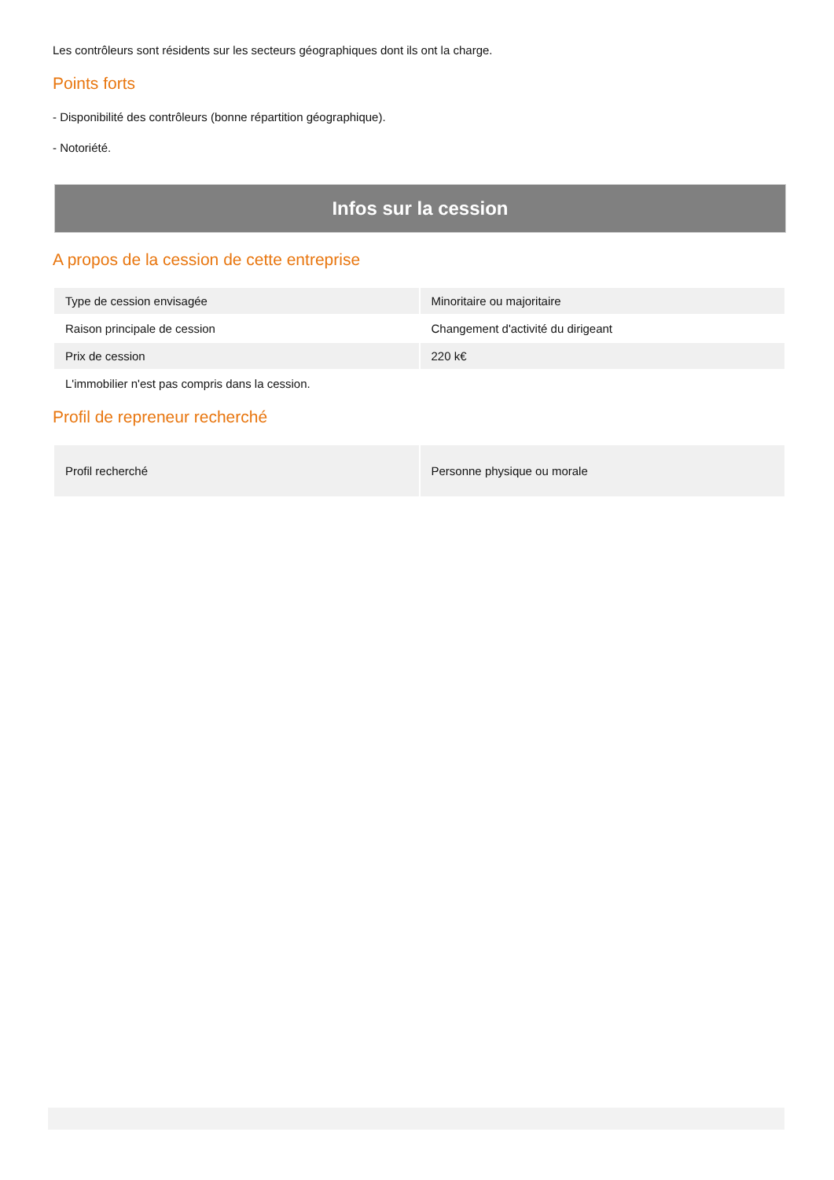Les contrôleurs sont résidents sur les secteurs géographiques dont ils ont la charge.
Points forts
- Disponibilité des contrôleurs (bonne répartition géographique).
- Notoriété.
Infos sur la cession
A propos de la cession de cette entreprise
| Type de cession envisagée | Minoritaire ou majoritaire |
| Raison principale de cession | Changement d'activité du dirigeant |
| Prix de cession | 220 k€ |
| L'immobilier n'est pas compris dans la cession. | |
Profil de repreneur recherché
| Profil recherché | Personne physique ou morale |